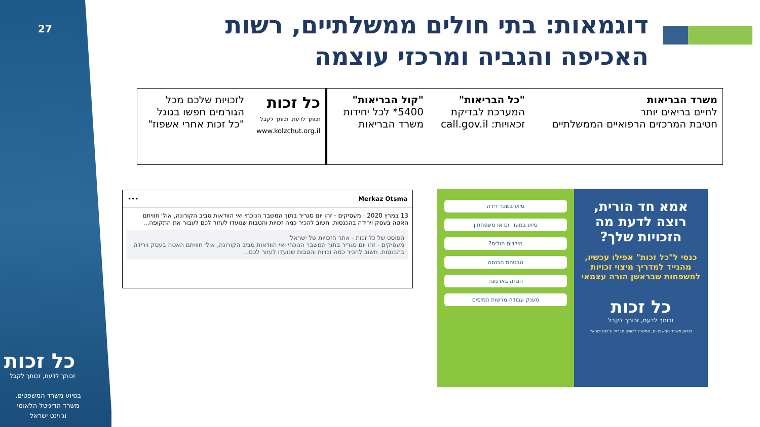27
דוגמאות: בתי חולים ממשלתיים, רשות האכיפה והגביה ומרכזי עוצמה
משרד הבריאות
לחיים בריאים יותר
חטיבת המרכזים הרפואיים הממשלתיים
"כל הבריאות"
המערכת לבדיקת זכאויות: call.gov.il
"קול הבריאות"
5400* לכל יחידות משרד הבריאות
כל זכות
זכותך לדעת, זכותך לקבל
www.kolzchut.org.il
לזכויות שלכם מכל הגורמים חפשו בגוגל "כל זכות אחרי אשפוז"
Merkaz Otsma •••
13 במרץ 2020 · מעסיקים - זהו יום סגריר בתוך המשבר הנוכחי ואי הוודאות סביב הקורונה, אולי חוויתם האטה בעסק וירידה בהכנסות. חשוב להכיר כמה זכויות והטבות שנועדו לעזור לכם לעבור את התקופה...
הפוסט של כל זכות - אתר הזכויות של ישראל
מעסיקים - זהו יום סגריר בתוך המשבר הנוכחי ואי הוודאות סביב הקורונה, אולי חוויתם האטה בעסק וירידה בהכנסות. חשוב להכיר כמה זכויות והטבות שנועדו לעזור לכם...
אמא חד הורית, רוצה לדעת מה הזכויות שלך?
כנסי ל"כל זכות" אפילו עכשיו, מהנייד למדריך מיצוי זכויות למשפחות שבראשן הורה עצמאי
כל זכות
זכותך לדעת, זכותך לקבל
בסיוע משרד המשפטים, המשרד לשוויון חברתי וג'וינט ישראל
סיוע בשכר דירה
סיוע במעון יום או משפחתון
הילדים חולים?
הבטחת הכנסה
הנחה בארנונה
מענק עבודה מרשות המיסים
כל זכות
זכותך לדעת, זכותך לקבל
בסיוע משרד המשפטים,
משרד הדיגיטל הלאומי
וג'וינט ישראל